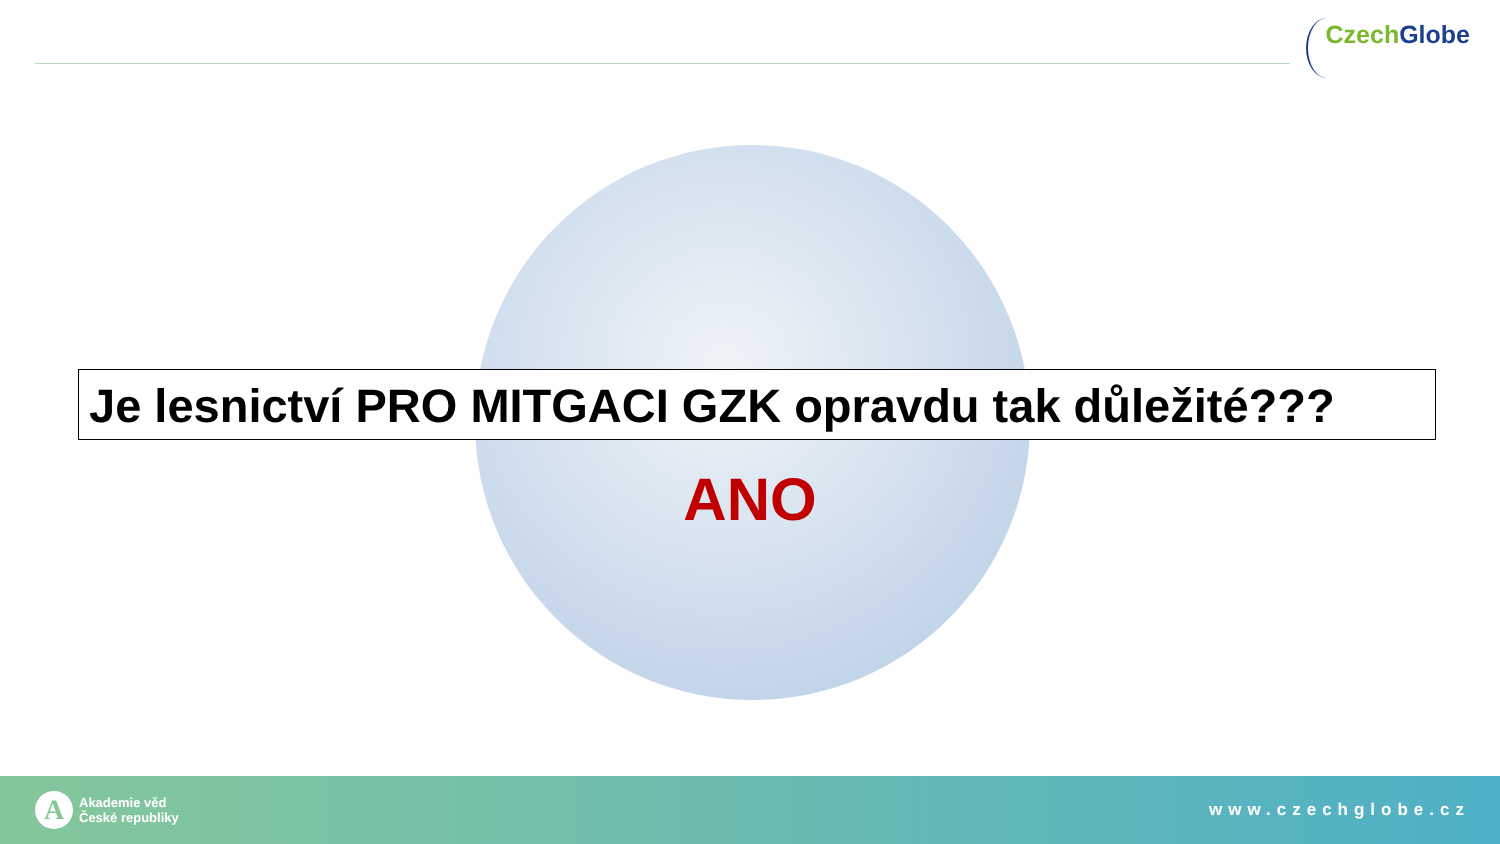Czech Globe
Je lesnictví PRO MITGACI GZK opravdu tak důležité???
ANO
A
Akademie věd
České republiky
www.czechglobe.cz